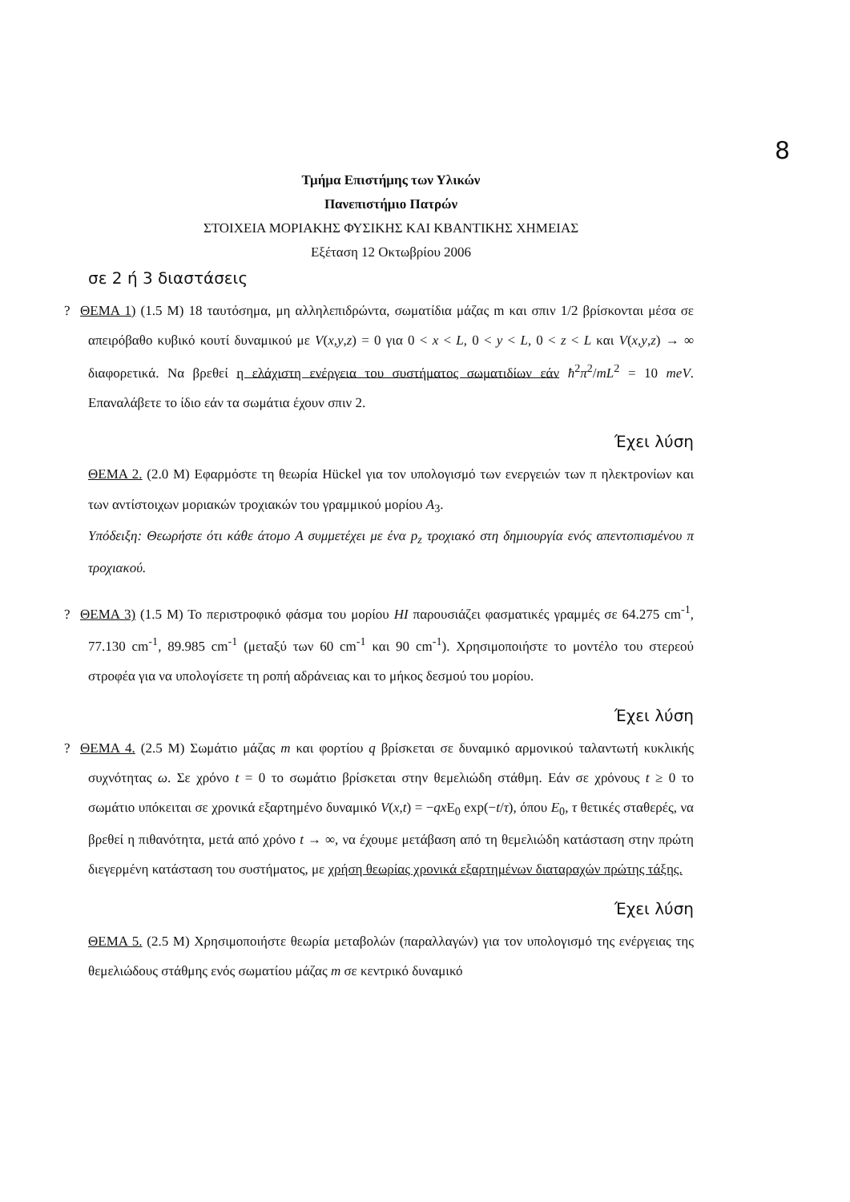8
Τμήμα Επιστήμης των Υλικών
Πανεπιστήμιο Πατρών
ΣΤΟΙΧΕΙΑ ΜΟΡΙΑΚΗΣ ΦΥΣΙΚΗΣ ΚΑΙ ΚΒΑΝΤΙΚΗΣ ΧΗΜΕΙΑΣ
Εξέταση 12 Οκτωβρίου 2006
σε 2 ή 3 διαστάσεις
? ΘΕΜΑ 1) (1.5 Μ) 18 ταυτόσημα, μη αλληλεπιδρώντα, σωματίδια μάζας m και σπιν 1/2 βρίσκονται μέσα σε απειρόβαθο κυβικό κουτί δυναμικού με V(x,y,z) = 0 για 0 < x < L, 0 < y < L, 0 < z < L και V(x,y,z) → ∞ διαφορετικά. Να βρεθεί η ελάχιστη ενέργεια του συστήματος σωματιδίων εάν ħ<sup>2</sup>π<sup>2</sup>/mL<sup>2</sup> = 10 meV. Επαναλάβετε το ίδιο εάν τα σωμάτια έχουν σπιν 2.
Έχει λύση
ΘΕΜΑ 2. (2.0 Μ) Εφαρμόστε τη θεωρία Hückel για τον υπολογισμό των ενεργειών των π ηλεκτρονίων και των αντίστοιχων μοριακών τροχιακών του γραμμικού μορίου A<sub>3</sub>.
Υπόδειξη: Θεωρήστε ότι κάθε άτομο A συμμετέχει με ένα p<sub>z</sub> τροχιακό στη δημιουργία ενός απεντοπισμένου π τροχιακού.
? ΘΕΜΑ 3) (1.5 Μ) Το περιστροφικό φάσμα του μορίου HI παρουσιάζει φασματικές γραμμές σε 64.275 cm<sup>-1</sup>, 77.130 cm<sup>-1</sup>, 89.985 cm<sup>-1</sup> (μεταξύ των 60 cm<sup>-1</sup> και 90 cm<sup>-1</sup>). Χρησιμοποιήστε το μοντέλο του στερεού στροφέα για να υπολογίσετε τη ροπή αδράνειας και το μήκος δεσμού του μορίου.
Έχει λύση
? ΘΕΜΑ 4. (2.5 Μ) Σωμάτιο μάζας m και φορτίου q βρίσκεται σε δυναμικό αρμονικού ταλαντωτή κυκλικής συχνότητας ω. Σε χρόνο t = 0 το σωμάτιο βρίσκεται στην θεμελιώδη στάθμη. Εάν σε χρόνους t ≥ 0 το σωμάτιο υπόκειται σε χρονικά εξαρτημένο δυναμικό V(x,t) = −qx E<sub>0</sub> exp(−t/τ), όπου E<sub>0</sub>, τ θετικές σταθερές, να βρεθεί η πιθανότητα, μετά από χρόνο t → ∞, να έχουμε μετάβαση από τη θεμελιώδη κατάσταση στην πρώτη διεγερμένη κατάσταση του συστήματος, με χρήση θεωρίας χρονικά εξαρτημένων διαταραχών πρώτης τάξης.
Έχει λύση
ΘΕΜΑ 5. (2.5 Μ) Χρησιμοποιήστε θεωρία μεταβολών (παραλλαγών) για τον υπολογισμό της ενέργειας της θεμελιώδους στάθμης ενός σωματίου μάζας m σε κεντρικό δυναμικό